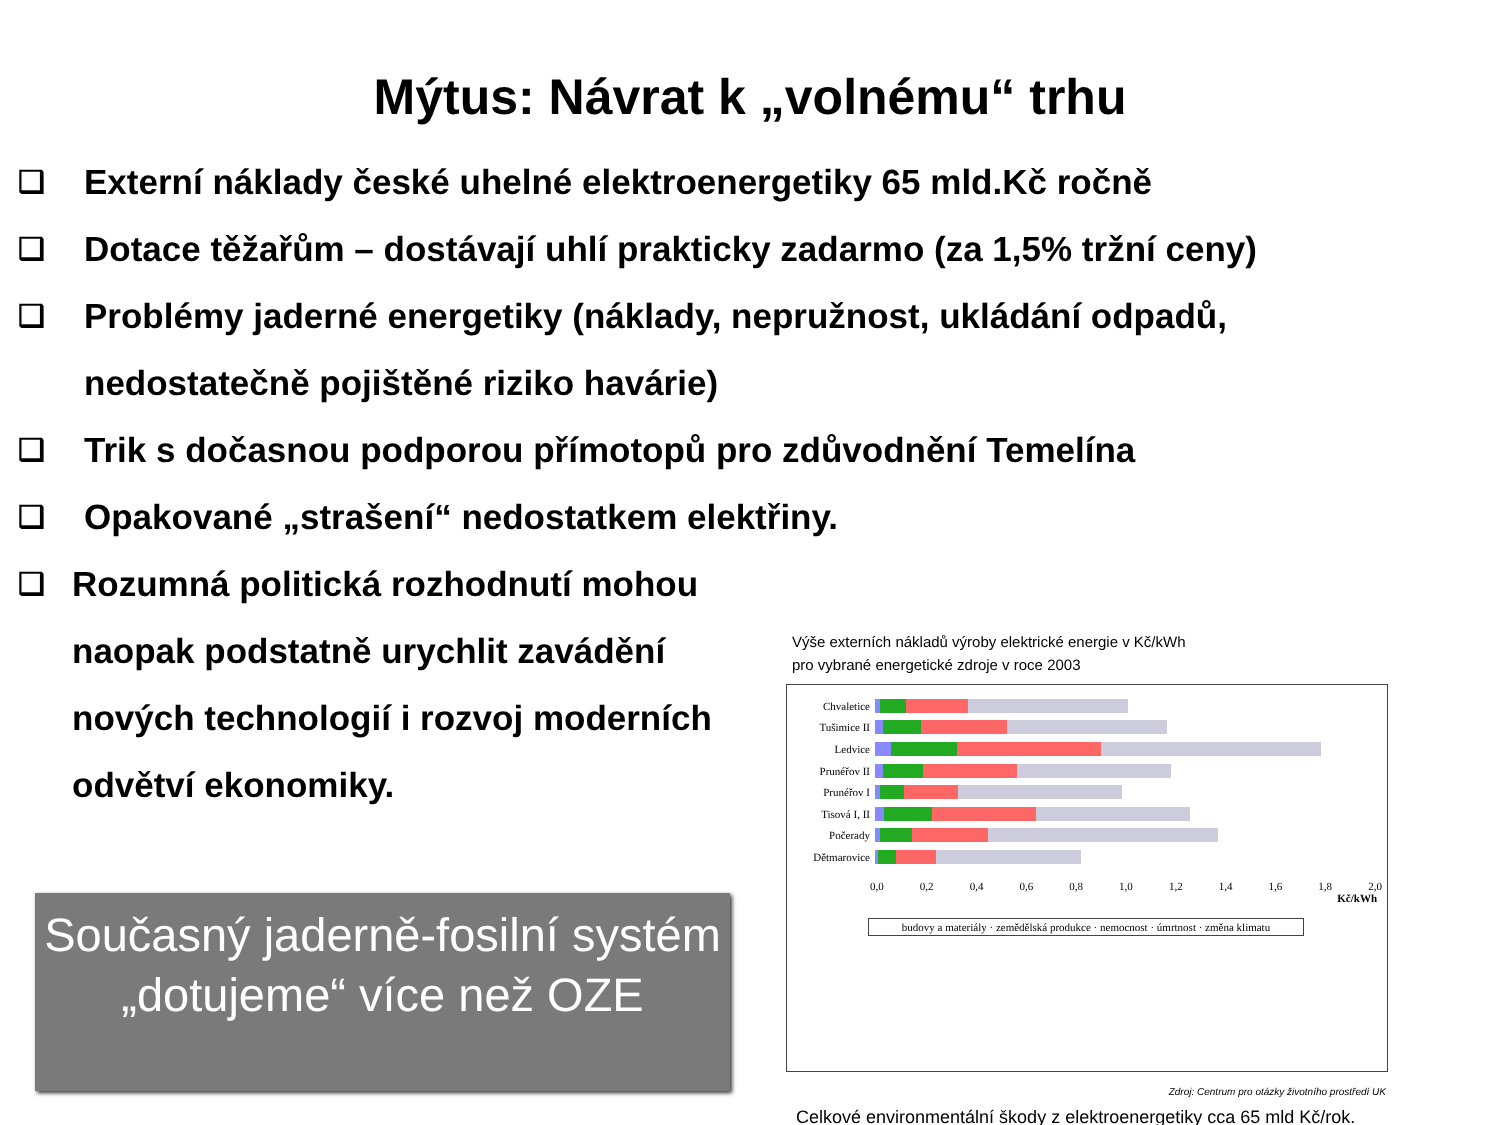Mýtus: Návrat k „volnému“ trhu
❑ Externí náklady české uhelné elektroenergetiky 65 mld.Kč ročně
❑ Dotace těžařům – dostávají uhlí prakticky zadarmo (za 1,5% tržní ceny)
❑ Problémy jaderné energetiky (náklady, nepružnost, ukládání odpadů,
nedostatečně pojištěné riziko havárie)
❑ Trik s dočasnou podporou přímotopů pro zdůvodnění Temelína
❑ Opakované „strašení“ nedostatkem elektřiny.
❑ Rozumná politická rozhodnutí mohou naopak podstatně urychlit zavádění nových technologií i rozvoj moderních odvětví ekonomiky.
Současný jaderně-fosilní systém „dotujeme“ více než OZE
Výše externích nákladů výroby elektrické energie v Kč/kWh
pro vybrané energetické zdroje v roce 2003
Chvaletice
Tušimice II
Ledvice
Prunéřov II
Prunéřov I
Tisová I, II
Počerady
Dětmarovice
0,0 0,2 0,4 0,6 0,8 1,0 1,2 1,4 1,6 1,8 2,0
Kč/kWh
budovy a materiály · zemědělská produkce · nemocnost · úmrtnost · změna klimatu
Zdroj: Centrum pro otázky životního prostředí UK
Celkové environmentální škody z elektroenergetiky cca 65 mld Kč/rok.